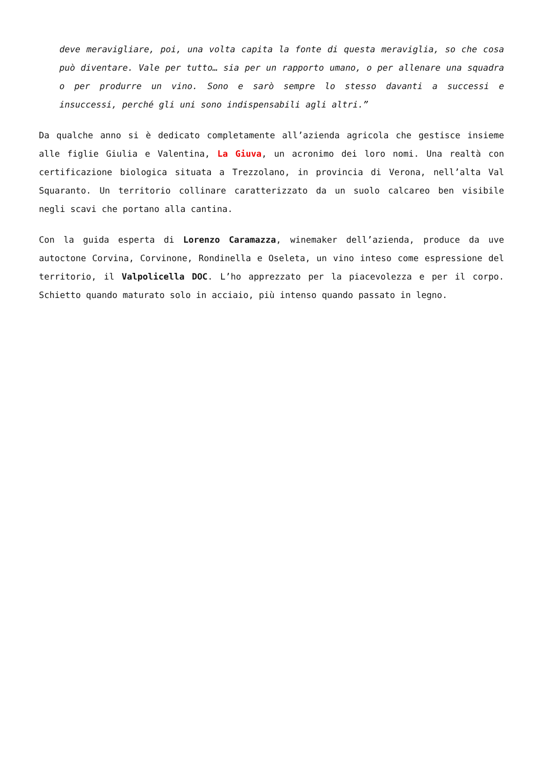deve meravigliare, poi, una volta capita la fonte di questa meraviglia, so che cosa può diventare. Vale per tutto… sia per un rapporto umano, o per allenare una squadra o per produrre un vino. Sono e sarò sempre lo stesso davanti a successi e insuccessi, perché gli uni sono indispensabili agli altri.”
Da qualche anno si è dedicato completamente all’azienda agricola che gestisce insieme alle figlie Giulia e Valentina, La Giuva, un acronimo dei loro nomi. Una realtà con certificazione biologica situata a Trezzolano, in provincia di Verona, nell’alta Val Squaranto. Un territorio collinare caratterizzato da un suolo calcareo ben visibile negli scavi che portano alla cantina.
Con la guida esperta di Lorenzo Caramazza, winemaker dell’azienda, produce da uve autoctone Corvina, Corvinone, Rondinella e Oseleta, un vino inteso come espressione del territorio, il Valpolicella DOC. L’ho apprezzato per la piacevolezza e per il corpo. Schietto quando maturato solo in acciaio, più intenso quando passato in legno.